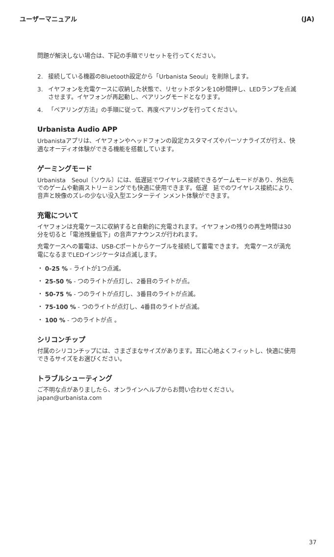ユーザーマニュアル (JA)
問題が解決しない場合は、下記の手順でリセットを行ってください。
2. 接続している機器のBluetooth設定から「Urbanista Seoul」を削除します。
3. イヤフォンを充電ケースに収納した状態で、リセットボタンを10秒間押し、LEDランプを点滅させます。イヤフォンが再起動し、ペアリングモードとなります。
4. 「ペアリング方法」の手順に従って、再度ペアリングを行ってください。
Urbanista Audio APP
Urbanistaアプリは、イヤフォンやヘッドフォンの設定カスタマイズやパーソナライズが行え、快適なオーディオ体験ができる機能を搭載しています。
ゲーミングモード
Urbanista　Seoul〔ソウル〕には、低遅延でワイヤレス接続できるゲームモードがあり、外出先でのゲームや動画ストリーミングでも快適に使用できます。低遅　延でのワイヤレス接続により、音声と映像のズレの少ない没入型エンターテイ ンメント体験ができます。
充電について
イヤフォンは充電ケースに収納すると自動的に充電されます。イヤフォンの残りの再生時間は30分を切ると「電池残量低下」の音声アナウンスが行われます。
充電ケースへの蓄電は、USB-Cポートからケーブルを接続して蓄電できます。 充電ケースが満充電になるまでLEDインジケータは点滅します。
・ 0-25 % - ライトが1つ点滅。
・ 25-50 % - つのライトが点灯し、2番目のライトが点。
・ 50-75 % - つのライトが点灯し、3番目のライトが点滅。
・ 75-100 % - つのライトが点灯し、4番目のライトが点滅。
・ 100 % - つのライトが点 。
シリコンチップ
付属のシリコンチップには、さまざまなサイズがあります。耳に心地よくフィットし、快適に使用できるサイズをお選びください。
トラブルシューティング
ご不明な点がありましたら、オンラインヘルプからお問い合わせください。 japan@urbanista.com
37